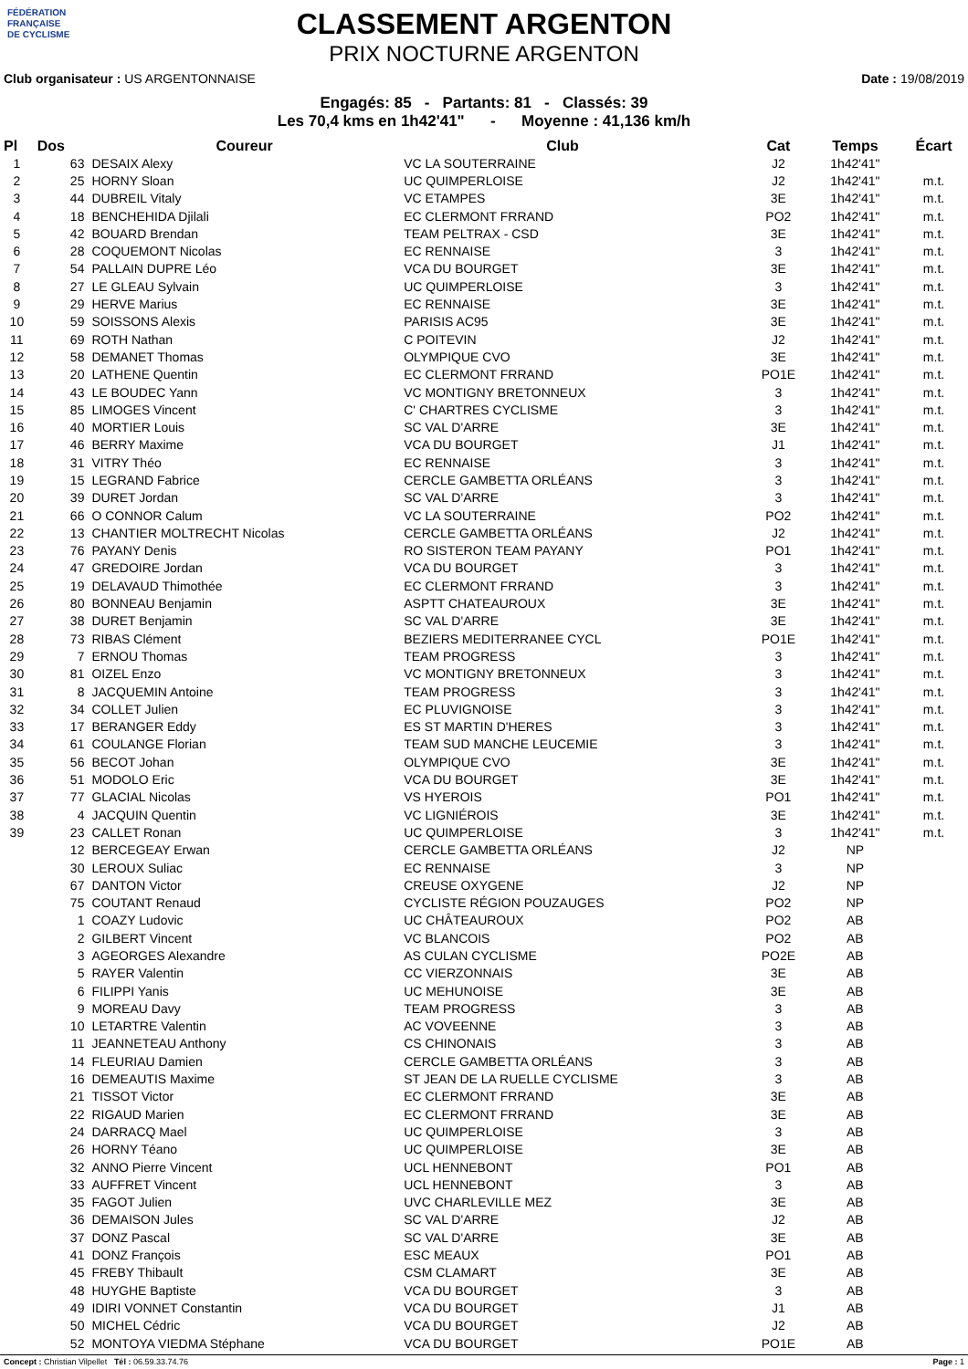FÉDÉRATION
FRANÇAISE
DE CYCLISME
CLASSEMENT ARGENTON
PRIX NOCTURNE ARGENTON
Club organisateur : US ARGENTONNAISE Date : 19/08/2019
Engagés: 85 - Partants: 81 - Classés: 39
Les 70,4 kms en 1h42'41" - Moyenne : 41,136 km/h
| Pl | Dos | Coureur | Club | Cat | Temps | Écart |
| --- | --- | --- | --- | --- | --- | --- |
| 1 | 63 | DESAIX Alexy | VC LA SOUTERRAINE | J2 | 1h42'41" | |
| 2 | 25 | HORNY Sloan | UC QUIMPERLOISE | J2 | 1h42'41" | m.t. |
| 3 | 44 | DUBREIL Vitaly | VC ETAMPES | 3E | 1h42'41" | m.t. |
| 4 | 18 | BENCHEHIDA Djilali | EC CLERMONT FRRAND | PO2 | 1h42'41" | m.t. |
| 5 | 42 | BOUARD Brendan | TEAM PELTRAX - CSD | 3E | 1h42'41" | m.t. |
| 6 | 28 | COQUEMONT Nicolas | EC RENNAISE | 3 | 1h42'41" | m.t. |
| 7 | 54 | PALLAIN DUPRE Léo | VCA DU BOURGET | 3E | 1h42'41" | m.t. |
| 8 | 27 | LE GLEAU Sylvain | UC QUIMPERLOISE | 3 | 1h42'41" | m.t. |
| 9 | 29 | HERVE Marius | EC RENNAISE | 3E | 1h42'41" | m.t. |
| 10 | 59 | SOISSONS Alexis | PARISIS AC95 | 3E | 1h42'41" | m.t. |
| 11 | 69 | ROTH Nathan | C POITEVIN | J2 | 1h42'41" | m.t. |
| 12 | 58 | DEMANET Thomas | OLYMPIQUE CVO | 3E | 1h42'41" | m.t. |
| 13 | 20 | LATHENE Quentin | EC CLERMONT FRRAND | PO1E | 1h42'41" | m.t. |
| 14 | 43 | LE BOUDEC Yann | VC MONTIGNY BRETONNEUX | 3 | 1h42'41" | m.t. |
| 15 | 85 | LIMOGES Vincent | C' CHARTRES CYCLISME | 3 | 1h42'41" | m.t. |
| 16 | 40 | MORTIER Louis | SC VAL D'ARRE | 3E | 1h42'41" | m.t. |
| 17 | 46 | BERRY Maxime | VCA DU BOURGET | J1 | 1h42'41" | m.t. |
| 18 | 31 | VITRY Théo | EC RENNAISE | 3 | 1h42'41" | m.t. |
| 19 | 15 | LEGRAND Fabrice | CERCLE GAMBETTA ORLÉANS | 3 | 1h42'41" | m.t. |
| 20 | 39 | DURET Jordan | SC VAL D'ARRE | 3 | 1h42'41" | m.t. |
| 21 | 66 | O CONNOR Calum | VC LA SOUTERRAINE | PO2 | 1h42'41" | m.t. |
| 22 | 13 | CHANTIER MOLTRECHT Nicolas | CERCLE GAMBETTA ORLÉANS | J2 | 1h42'41" | m.t. |
| 23 | 76 | PAYANY Denis | RO SISTERON TEAM PAYANY | PO1 | 1h42'41" | m.t. |
| 24 | 47 | GREDOIRE Jordan | VCA DU BOURGET | 3 | 1h42'41" | m.t. |
| 25 | 19 | DELAVAUD Thimothée | EC CLERMONT FRRAND | 3 | 1h42'41" | m.t. |
| 26 | 80 | BONNEAU Benjamin | ASPTT CHATEAUROUX | 3E | 1h42'41" | m.t. |
| 27 | 38 | DURET Benjamin | SC VAL D'ARRE | 3E | 1h42'41" | m.t. |
| 28 | 73 | RIBAS Clément | BEZIERS MEDITERRANEE CYCL | PO1E | 1h42'41" | m.t. |
| 29 | 7 | ERNOU Thomas | TEAM PROGRESS | 3 | 1h42'41" | m.t. |
| 30 | 81 | OIZEL Enzo | VC MONTIGNY BRETONNEUX | 3 | 1h42'41" | m.t. |
| 31 | 8 | JACQUEMIN Antoine | TEAM PROGRESS | 3 | 1h42'41" | m.t. |
| 32 | 34 | COLLET Julien | EC PLUVIGNOISE | 3 | 1h42'41" | m.t. |
| 33 | 17 | BERANGER Eddy | ES ST MARTIN D'HERES | 3 | 1h42'41" | m.t. |
| 34 | 61 | COULANGE Florian | TEAM SUD MANCHE LEUCEMIE | 3 | 1h42'41" | m.t. |
| 35 | 56 | BECOT Johan | OLYMPIQUE CVO | 3E | 1h42'41" | m.t. |
| 36 | 51 | MODOLO Eric | VCA DU BOURGET | 3E | 1h42'41" | m.t. |
| 37 | 77 | GLACIAL Nicolas | VS HYEROIS | PO1 | 1h42'41" | m.t. |
| 38 | 4 | JACQUIN Quentin | VC LIGNIÉROIS | 3E | 1h42'41" | m.t. |
| 39 | 23 | CALLET Ronan | UC QUIMPERLOISE | 3 | 1h42'41" | m.t. |
| | 12 | BERCEGEAY Erwan | CERCLE GAMBETTA ORLÉANS | J2 | NP | |
| | 30 | LEROUX Suliac | EC RENNAISE | 3 | NP | |
| | 67 | DANTON Victor | CREUSE OXYGENE | J2 | NP | |
| | 75 | COUTANT Renaud | CYCLISTE RÉGION POUZAUGES | PO2 | NP | |
| | 1 | COAZY Ludovic | UC CHÂTEAUROUX | PO2 | AB | |
| | 2 | GILBERT Vincent | VC BLANCOIS | PO2 | AB | |
| | 3 | AGEORGES Alexandre | AS CULAN CYCLISME | PO2E | AB | |
| | 5 | RAYER Valentin | CC VIERZONNAIS | 3E | AB | |
| | 6 | FILIPPI Yanis | UC MEHUNOISE | 3E | AB | |
| | 9 | MOREAU Davy | TEAM PROGRESS | 3 | AB | |
| | 10 | LETARTRE Valentin | AC VOVEENNE | 3 | AB | |
| | 11 | JEANNETEAU Anthony | CS CHINONAIS | 3 | AB | |
| | 14 | FLEURIAU Damien | CERCLE GAMBETTA ORLÉANS | 3 | AB | |
| | 16 | DEMEAUTIS Maxime | ST JEAN DE LA RUELLE CYCLISME | 3 | AB | |
| | 21 | TISSOT Victor | EC CLERMONT FRRAND | 3E | AB | |
| | 22 | RIGAUD Marien | EC CLERMONT FRRAND | 3E | AB | |
| | 24 | DARRACQ Mael | UC QUIMPERLOISE | 3 | AB | |
| | 26 | HORNY Téano | UC QUIMPERLOISE | 3E | AB | |
| | 32 | ANNO Pierre Vincent | UCL HENNEBONT | PO1 | AB | |
| | 33 | AUFFRET Vincent | UCL HENNEBONT | 3 | AB | |
| | 35 | FAGOT Julien | UVC CHARLEVILLE MEZ | 3E | AB | |
| | 36 | DEMAISON Jules | SC VAL D'ARRE | J2 | AB | |
| | 37 | DONZ Pascal | SC VAL D'ARRE | 3E | AB | |
| | 41 | DONZ François | ESC MEAUX | PO1 | AB | |
| | 45 | FREBY Thibault | CSM CLAMART | 3E | AB | |
| | 48 | HUYGHE Baptiste | VCA DU BOURGET | 3 | AB | |
| | 49 | IDIRI VONNET Constantin | VCA DU BOURGET | J1 | AB | |
| | 50 | MICHEL Cédric | VCA DU BOURGET | J2 | AB | |
| | 52 | MONTOYA VIEDMA Stéphane | VCA DU BOURGET | PO1E | AB | |
Concept : Christian Vilpellet Tél : 06.59.33.74.76 Page : 1